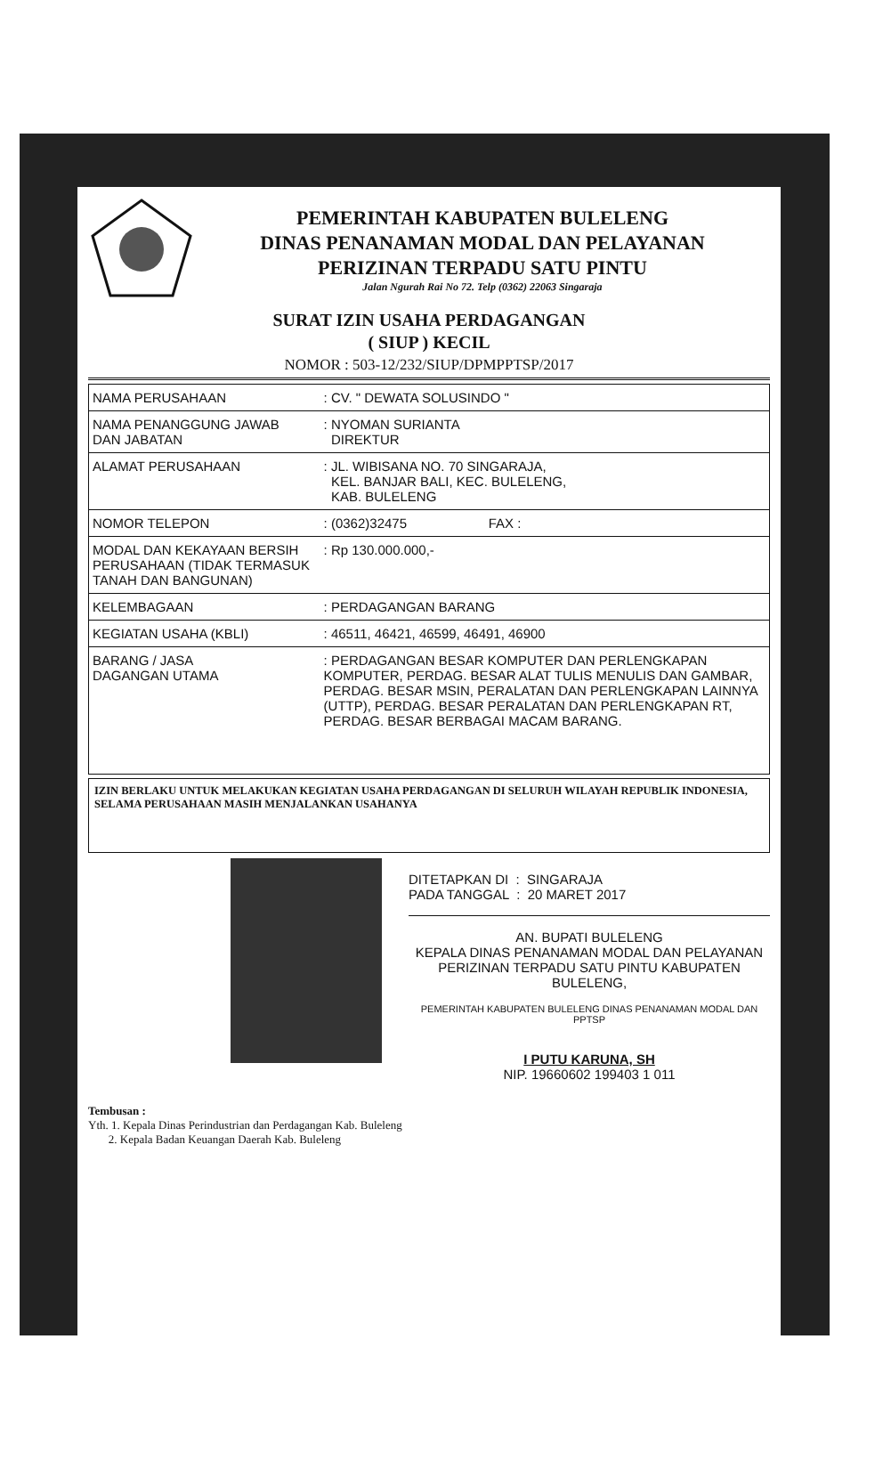PEMERINTAH KABUPATEN BULELENG
DINAS PENANAMAN MODAL DAN PELAYANAN
PERIZINAN TERPADU SATU PINTU
Jalan Ngurah Rai No 72. Telp (0362) 22063 Singaraja
SURAT IZIN USAHA PERDAGANGAN
( SIUP ) KECIL
NOMOR : 503-12/232/SIUP/DPMPPTSP/2017
| NAMA PERUSAHAAN | : CV. " DEWATA SOLUSINDO " |
| NAMA PENANGGUNG JAWAB DAN JABATAN | : NYOMAN SURIANTA DIREKTUR |
| ALAMAT PERUSAHAAN | : JL. WIBISANA NO. 70 SINGARAJA, KEL. BANJAR BALI, KEC. BULELENG, KAB. BULELENG |
| NOMOR TELEPON | : (0362)32475 FAX : |
| MODAL DAN KEKAYAAN BERSIH PERUSAHAAN (TIDAK TERMASUK TANAH DAN BANGUNAN) | : Rp 130.000.000,- |
| KELEMBAGAAN | : PERDAGANGAN BARANG |
| KEGIATAN USAHA (KBLI) | : 46511, 46421, 46599, 46491, 46900 |
| BARANG / JASA DAGANGAN UTAMA | : PERDAGANGAN BESAR KOMPUTER DAN PERLENGKAPAN KOMPUTER, PERDAG. BESAR ALAT TULIS MENULIS DAN GAMBAR, PERDAG. BESAR MSIN, PERALATAN DAN PERLENGKAPAN LAINNYA (UTTP), PERDAG. BESAR PERALATAN DAN PERLENGKAPAN RT, PERDAG. BESAR BERBAGAI MACAM BARANG. |
IZIN BERLAKU UNTUK MELAKUKAN KEGIATAN USAHA PERDAGANGAN DI SELURUH WILAYAH REPUBLIK INDONESIA, SELAMA PERUSAHAAN MASIH MENJALANKAN USAHANYA
DITETAPKAN DI : SINGARAJA
PADA TANGGAL : 20 MARET 2017
AN. BUPATI BULELENG
KEPALA DINAS PENANAMAN MODAL DAN PELAYANAN PERIZINAN TERPADU SATU PINTU KABUPATEN BULELENG,
PEMERINTAH KABUPATEN BULELENG DINAS PENANAMAN MODAL DAN PPTSP
I PUTU KARUNA, SH
NIP. 19660602 199403 1 011
Tembusan :
Yth. 1. Kepala Dinas Perindustrian dan Perdagangan Kab. Buleleng
2. Kepala Badan Keuangan Daerah Kab. Buleleng